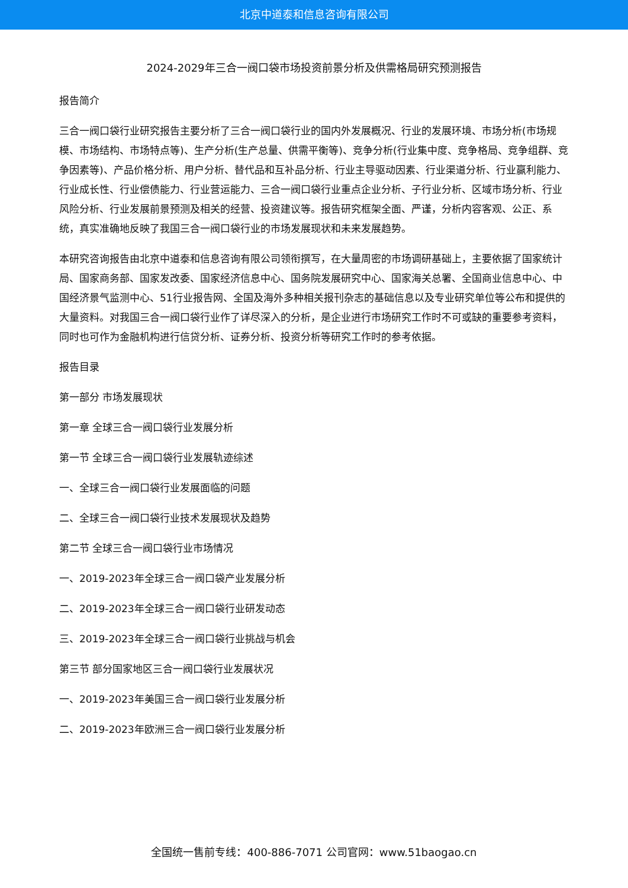北京中道泰和信息咨询有限公司
2024-2029年三合一阀口袋市场投资前景分析及供需格局研究预测报告
报告简介
三合一阀口袋行业研究报告主要分析了三合一阀口袋行业的国内外发展概况、行业的发展环境、市场分析(市场规模、市场结构、市场特点等)、生产分析(生产总量、供需平衡等)、竞争分析(行业集中度、竞争格局、竞争组群、竞争因素等)、产品价格分析、用户分析、替代品和互补品分析、行业主导驱动因素、行业渠道分析、行业赢利能力、行业成长性、行业偿债能力、行业营运能力、三合一阀口袋行业重点企业分析、子行业分析、区域市场分析、行业风险分析、行业发展前景预测及相关的经营、投资建议等。报告研究框架全面、严谨，分析内容客观、公正、系统，真实准确地反映了我国三合一阀口袋行业的市场发展现状和未来发展趋势。
本研究咨询报告由北京中道泰和信息咨询有限公司领衔撰写，在大量周密的市场调研基础上，主要依据了国家统计局、国家商务部、国家发改委、国家经济信息中心、国务院发展研究中心、国家海关总署、全国商业信息中心、中国经济景气监测中心、51行业报告网、全国及海外多种相关报刊杂志的基础信息以及专业研究单位等公布和提供的大量资料。对我国三合一阀口袋行业作了详尽深入的分析，是企业进行市场研究工作时不可或缺的重要参考资料，同时也可作为金融机构进行信贷分析、证券分析、投资分析等研究工作时的参考依据。
报告目录
第一部分 市场发展现状
第一章 全球三合一阀口袋行业发展分析
第一节 全球三合一阀口袋行业发展轨迹综述
一、全球三合一阀口袋行业发展面临的问题
二、全球三合一阀口袋行业技术发展现状及趋势
第二节 全球三合一阀口袋行业市场情况
一、2019-2023年全球三合一阀口袋产业发展分析
二、2019-2023年全球三合一阀口袋行业研发动态
三、2019-2023年全球三合一阀口袋行业挑战与机会
第三节 部分国家地区三合一阀口袋行业发展状况
一、2019-2023年美国三合一阀口袋行业发展分析
二、2019-2023年欧洲三合一阀口袋行业发展分析
全国统一售前专线：400-886-7071 公司官网：www.51baogao.cn